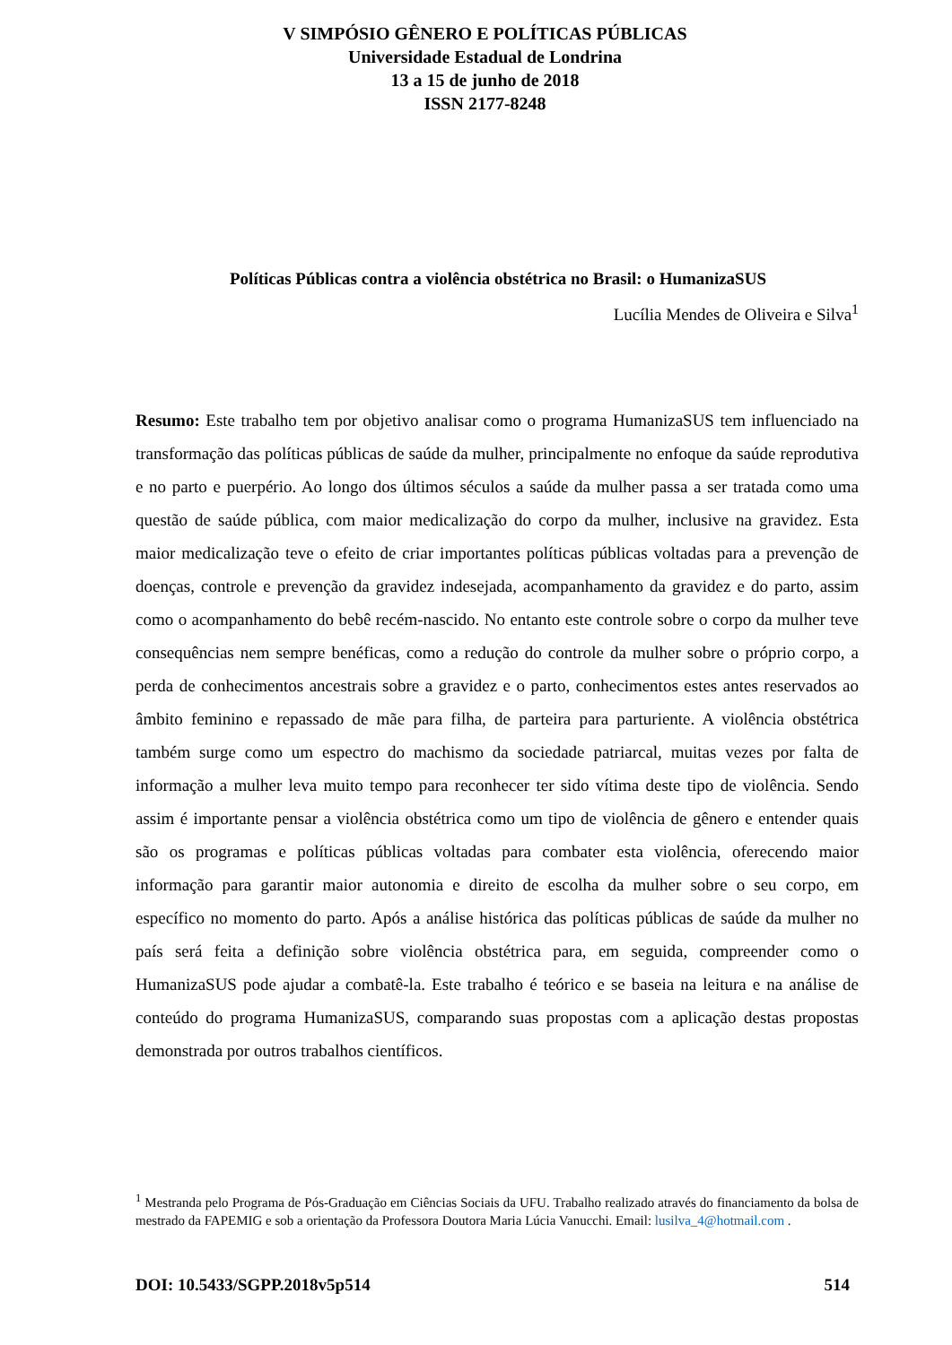V SIMPÓSIO GÊNERO E POLÍTICAS PÚBLICAS
Universidade Estadual de Londrina
13 a 15 de junho de 2018
ISSN 2177-8248
Políticas Públicas contra a violência obstétrica no Brasil: o HumanizaSUS
Lucília Mendes de Oliveira e Silva<sup>1</sup>
Resumo: Este trabalho tem por objetivo analisar como o programa HumanizaSUS tem influenciado na transformação das políticas públicas de saúde da mulher, principalmente no enfoque da saúde reprodutiva e no parto e puerpério. Ao longo dos últimos séculos a saúde da mulher passa a ser tratada como uma questão de saúde pública, com maior medicalização do corpo da mulher, inclusive na gravidez. Esta maior medicalização teve o efeito de criar importantes políticas públicas voltadas para a prevenção de doenças, controle e prevenção da gravidez indesejada, acompanhamento da gravidez e do parto, assim como o acompanhamento do bebê recém-nascido. No entanto este controle sobre o corpo da mulher teve consequências nem sempre benéficas, como a redução do controle da mulher sobre o próprio corpo, a perda de conhecimentos ancestrais sobre a gravidez e o parto, conhecimentos estes antes reservados ao âmbito feminino e repassado de mãe para filha, de parteira para parturiente. A violência obstétrica também surge como um espectro do machismo da sociedade patriarcal, muitas vezes por falta de informação a mulher leva muito tempo para reconhecer ter sido vítima deste tipo de violência. Sendo assim é importante pensar a violência obstétrica como um tipo de violência de gênero e entender quais são os programas e políticas públicas voltadas para combater esta violência, oferecendo maior informação para garantir maior autonomia e direito de escolha da mulher sobre o seu corpo, em específico no momento do parto. Após a análise histórica das políticas públicas de saúde da mulher no país será feita a definição sobre violência obstétrica para, em seguida, compreender como o HumanizaSUS pode ajudar a combatê-la. Este trabalho é teórico e se baseia na leitura e na análise de conteúdo do programa HumanizaSUS, comparando suas propostas com a aplicação destas propostas demonstrada por outros trabalhos científicos.
<sup>1</sup> Mestranda pelo Programa de Pós-Graduação em Ciências Sociais da UFU. Trabalho realizado através do financiamento da bolsa de mestrado da FAPEMIG e sob a orientação da Professora Doutora Maria Lúcia Vanucchi. Email: lusilva_4@hotmail.com .
DOI: 10.5433/SGPP.2018v5p514 514